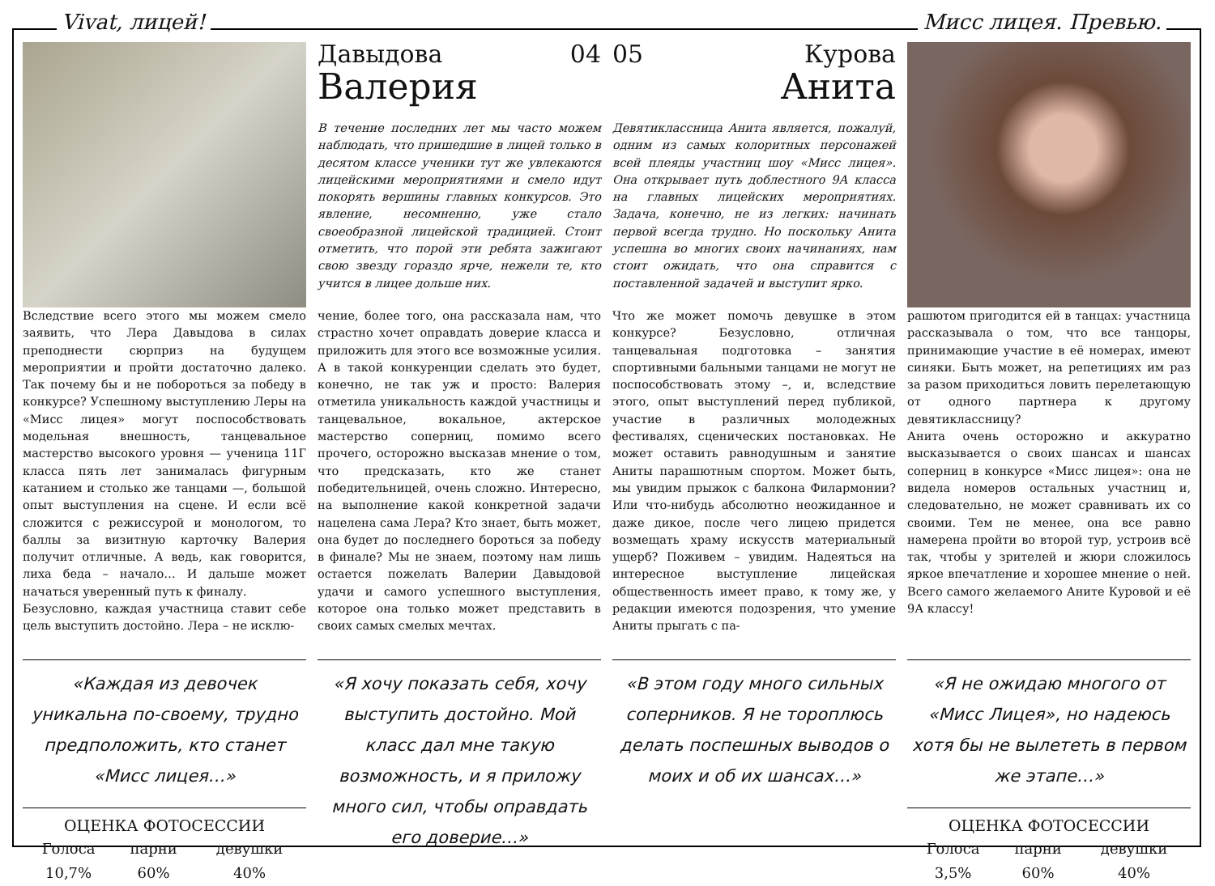Vivat, лицей! Мисс лицея. Превью.
Давыдова 04
Валерия
В течение последних лет мы часто можем наблюдать, что пришедшие в лицей только в десятом классе ученики тут же увлекаются лицейскими мероприятиями и смело идут покорять вершины главных конкурсов. Это явление, несомненно, уже стало своеобразной лицейской традицией. Стоит отметить, что порой эти ребята зажигают свою звезду гораздо ярче, нежели те, кто учится в лицее дольше них.
05
Курова
Анита
Девятиклассница Анита является, пожалуй, одним из самых колоритных персонажей всей плеяды участниц шоу «Мисс лицея». Она открывает путь доблестного 9А класса на главных лицейских мероприятиях. Задача, конечно, не из легких: начинать первой всегда трудно. Но поскольку Анита успешна во многих своих начинаниях, нам стоит ожидать, что она справится с поставленной задачей и выступит ярко.
Вследствие всего этого мы можем смело заявить, что Лера Давыдова в силах преподнести сюрприз на будущем мероприятии и пройти достаточно далеко. Так почему бы и не побороться за победу в конкурсе? Успешному выступлению Леры на «Мисс лицея» могут поспособствовать модельная внешность, танцевальное мастерство высокого уровня — ученица 11Г класса пять лет занималась фигурным катанием и столько же танцами —, большой опыт выступления на сцене. И если всё сложится с режиссурой и монологом, то баллы за визитную карточку Валерия получит отличные. А ведь, как говорится, лиха беда – начало… И дальше может начаться уверенный путь к финалу.
Безусловно, каждая участница ставит себе цель выступить достойно. Лера – не исклю-
чение, более того, она рассказала нам, что страстно хочет оправдать доверие класса и приложить для этого все возможные усилия. А в такой конкуренции сделать это будет, конечно, не так уж и просто: Валерия отметила уникальность каждой участницы и танцевальное, вокальное, актерское мастерство соперниц, помимо всего прочего, осторожно высказав мнение о том, что предсказать, кто же станет победительницей, очень сложно. Интересно, на выполнение какой конкретной задачи нацелена сама Лера? Кто знает, быть может, она будет до последнего бороться за победу в финале? Мы не знаем, поэтому нам лишь остается пожелать Валерии Давыдовой удачи и самого успешного выступления, которое она только может представить в своих самых смелых мечтах.
Что же может помочь девушке в этом конкурсе? Безусловно, отличная танцевальная подготовка – занятия спортивными бальными танцами не могут не поспособствовать этому –, и, вследствие этого, опыт выступлений перед публикой, участие в различных молодежных фестивалях, сценических постановках. Не может оставить равнодушным и занятие Аниты парашютным спортом. Может быть, мы увидим прыжок с балкона Филармонии? Или что-нибудь абсолютно неожиданное и даже дикое, после чего лицею придется возмещать храму искусств материальный ущерб? Поживем – увидим. Надеяться на интересное выступление лицейская общественность имеет право, к тому же, у редакции имеются подозрения, что умение Аниты прыгать с па-
рашютом пригодится ей в танцах: участница рассказывала о том, что все танцоры, принимающие участие в её номерах, имеют синяки. Быть может, на репетициях им раз за разом приходиться ловить перелетающую от одного партнера к другому девятиклассницу?
Анита очень осторожно и аккуратно высказывается о своих шансах и шансах соперниц в конкурсе «Мисс лицея»: она не видела номеров остальных участниц и, следовательно, не может сравнивать их со своими. Тем не менее, она все равно намерена пройти во второй тур, устроив всё так, чтобы у зрителей и жюри сложилось яркое впечатление и хорошее мнение о ней. Всего самого желаемого Аните Куровой и её 9А классу!
«Каждая из девочек уникальна по-своему, трудно предположить, кто станет «Мисс лицея…»
ОЦЕНКА ФОТОСЕССИИ
| Голоса | парни | девушки |
| 10,7% | 60% | 40% |
«Я хочу показать себя, хочу выступить достойно. Мой класс дал мне такую возможность, и я приложу много сил, чтобы оправдать его доверие…»
«В этом году много сильных соперников. Я не тороплюсь делать поспешных выводов о моих и об их шансах…»
«Я не ожидаю многого от «Мисс Лицея», но надеюсь хотя бы не вылететь в первом же этапе…»
ОЦЕНКА ФОТОСЕССИИ
| Голоса | парни | девушки |
| 3,5% | 60% | 40% |